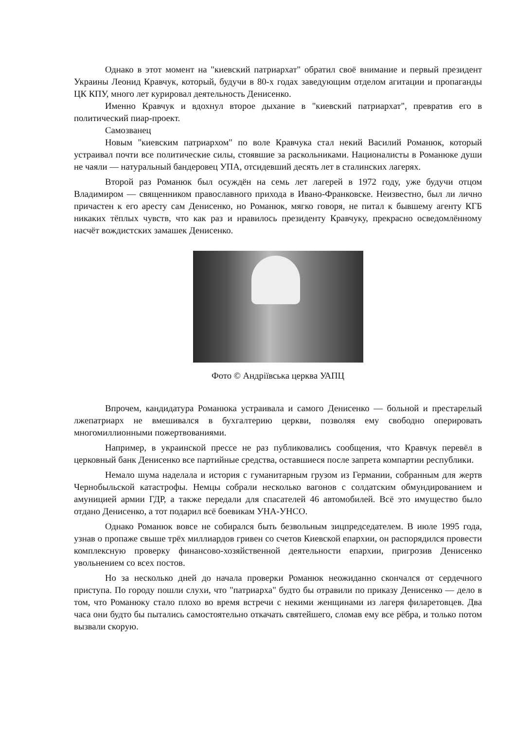Однако в этот момент на "киевский патриархат" обратил своё внимание и первый президент Украины Леонид Кравчук, который, будучи в 80-х годах заведующим отделом агитации и пропаганды ЦК КПУ, много лет курировал деятельность Денисенко.
Именно Кравчук и вдохнул второе дыхание в "киевский патриархат", превратив его в политический пиар-проект.
Самозванец
Новым "киевским патриархом" по воле Кравчука стал некий Василий Романюк, который устраивал почти все политические силы, стоявшие за раскольниками. Националисты в Романюке души не чаяли — натуральный бандеровец УПА, отсидевший десять лет в сталинских лагерях.
Второй раз Романюк был осуждён на семь лет лагерей в 1972 году, уже будучи отцом Владимиром — священником православного прихода в Ивано-Франковске. Неизвестно, был ли лично причастен к его аресту сам Денисенко, но Романюк, мягко говоря, не питал к бывшему агенту КГБ никаких тёплых чувств, что как раз и нравилось президенту Кравчуку, прекрасно осведомлённому насчёт вождистских замашек Денисенко.
Фото © Андріївська церква УАПЦ
Впрочем, кандидатура Романюка устраивала и самого Денисенко — больной и престарелый лжепатриарх не вмешивался в бухгалтерию церкви, позволяя ему свободно оперировать многомиллионными пожертвованиями.
Например, в украинской прессе не раз публиковались сообщения, что Кравчук перевёл в церковный банк Денисенко все партийные средства, оставшиеся после запрета компартии республики.
Немало шума наделала и история с гуманитарным грузом из Германии, собранным для жертв Чернобыльской катастрофы. Немцы собрали несколько вагонов с солдатским обмундированием и амуницией армии ГДР, а также передали для спасателей 46 автомобилей. Всё это имущество было отдано Денисенко, а тот подарил всё боевикам УНА-УНСО.
Однако Романюк вовсе не собирался быть безвольным зицпредседателем. В июле 1995 года, узнав о пропаже свыше трёх миллиардов гривен со счетов Киевской епархии, он распорядился провести комплексную проверку финансово-хозяйственной деятельности епархии, пригрозив Денисенко увольнением со всех постов.
Но за несколько дней до начала проверки Романюк неожиданно скончался от сердечного приступа. По городу пошли слухи, что "патриарха" будто бы отравили по приказу Денисенко — дело в том, что Романюку стало плохо во время встречи с некими женщинами из лагеря филаретовцев. Два часа они будто бы пытались самостоятельно откачать святейшего, сломав ему все рёбра, и только потом вызвали скорую.